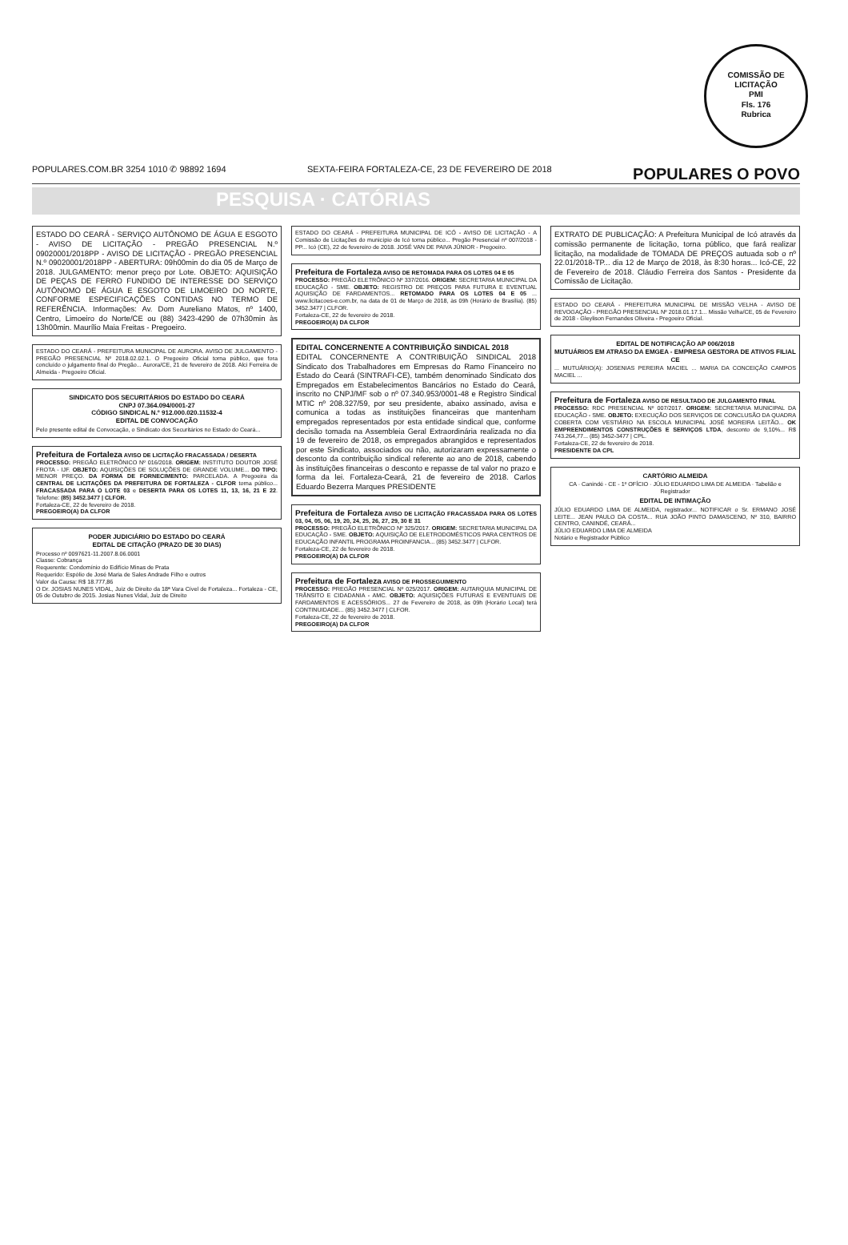COMISSÃO DE LICITAÇÃO
PMI
Fls. 176
Rubrica
POPULARES.COM.BR 3254 1010 ✆ 98892 1694 SEXTA-FEIRA FORTALEZA-CE, 23 DE FEVEREIRO DE 2018 POPULARES O POVO
PESQUISA · CATÓRIAS
ESTADO DO CEARÁ - SERVIÇO AUTÔNOMO DE ÁGUA E ESGOTO - AVISO DE LICITAÇÃO - PREGÃO PRESENCIAL N.º 09020001/2018PP - AVISO DE LICITAÇÃO - PREGÃO PRESENCIAL N.º 09020001/2018PP - ABERTURA: 09h00min do dia 05 de Março de 2018. JULGAMENTO: menor preço por Lote. OBJETO: AQUISIÇÃO DE PEÇAS DE FERRO FUNDIDO DE INTERESSE DO SERVIÇO AUTÔNOMO DE ÁGUA E ESGOTO DE LIMOEIRO DO NORTE, CONFORME ESPECIFICAÇÕES CONTIDAS NO TERMO DE REFERÊNCIA. Informações: Av. Dom Aureliano Matos, nº 1400, Centro, Limoeiro do Norte/CE ou (88) 3423-4290 de 07h30min às 13h00min. Maurílio Maia Freitas - Pregoeiro.
ESTADO DO CEARÁ - PREFEITURA MUNICIPAL DE AURORA. AVISO DE JULGAMENTO - PREGÃO PRESENCIAL Nº 2018.02.02.1. O Pregoeiro Oficial torna público, que fora concluído o julgamento final do Pregão... Aurora/CE, 21 de fevereiro de 2018. Alci Ferreira de Almeida - Pregoeiro Oficial.
SINDICATO DOS SECURITÁRIOS DO ESTADO DO CEARÁ
CNPJ 07.364.094/0001-27
CÓDIGO SINDICAL N.º 912.000.020.11532-4
EDITAL DE CONVOCAÇÃO
Pelo presente edital de Convocação, o Sindicato dos Securitários no Estado do Ceará...
Prefeitura de Fortaleza AVISO DE LICITAÇÃO FRACASSADA / DESERTA
PROCESSO: PREGÃO ELETRÔNICO Nº 016/2018. ORIGEM: INSTITUTO DOUTOR JOSÉ FROTA - IJF. OBJETO: AQUISIÇÕES DE SOLUÇÕES DE GRANDE VOLUME... DO TIPO: MENOR PREÇO. DA FORMA DE FORNECIMENTO: PARCELADA. A Pregoeira da CENTRAL DE LICITAÇÕES DA PREFEITURA DE FORTALEZA - CLFOR torna público... FRACASSADA PARA O LOTE 03 e DESERTA PARA OS LOTES 11, 13, 16, 21 E 22. Telefone: (85) 3452.3477 | CLFOR.
Fortaleza-CE, 22 de fevereiro de 2018.
PREGOEIRO(A) DA CLFOR
PODER JUDICIÁRIO DO ESTADO DO CEARÁ
EDITAL DE CITAÇÃO (PRAZO DE 30 DIAS)
Processo nº 0097621-11.2007.8.06.0001
Classe: Cobrança
Requerente: Condomínio do Edifício Minas de Prata
Requerido: Espólio de José Maria de Sales Andrade Filho e outros
Valor da Causa: R$ 18.777,86
O Dr. JOSIAS NUNES VIDAL, Juiz de Direito da 18ª Vara Cível de Fortaleza... Fortaleza - CE, 05 de Outubro de 2015. Josias Nunes Vidal, Juiz de Direito
ESTADO DO CEARÁ - PREFEITURA MUNICIPAL DE ICÓ - AVISO DE LICITAÇÃO - A Comissão de Licitações do município de Icó torna público... Pregão Presencial nº 007/2018 - PP... Icó (CE), 22 de fevereiro de 2018. JOSÉ VAN DE PAIVA JÚNIOR - Pregoeiro.
Prefeitura de Fortaleza AVISO DE RETOMADA PARA OS LOTES 04 E 05
PROCESSO: PREGÃO ELETRÔNICO Nº 337/2016. ORIGEM: SECRETARIA MUNICIPAL DA EDUCAÇÃO - SME. OBJETO: REGISTRO DE PREÇOS PARA FUTURA E EVENTUAL AQUISIÇÃO DE FARDAMENTOS... RETOMADO PARA OS LOTES 04 E 05 ... www.licitacoes-e.com.br, na data de 01 de Março de 2018, às 09h (Horário de Brasília). (85) 3452.3477 | CLFOR.
Fortaleza-CE, 22 de fevereiro de 2018.
PREGOEIRO(A) DA CLFOR
EDITAL CONCERNENTE A CONTRIBUIÇÃO SINDICAL 2018
EDITAL CONCERNENTE A CONTRIBUIÇÃO SINDICAL 2018 Sindicato dos Trabalhadores em Empresas do Ramo Financeiro no Estado do Ceará (SINTRAFI-CE), também denominado Sindicato dos Empregados em Estabelecimentos Bancários no Estado do Ceará, inscrito no CNPJ/MF sob o nº 07.340.953/0001-48 e Registro Sindical MTIC nº 208.327/59, por seu presidente, abaixo assinado, avisa e comunica a todas as instituições financeiras que mantenham empregados representados por esta entidade sindical que, conforme decisão tomada na Assembleia Geral Extraordinária realizada no dia 19 de fevereiro de 2018, os empregados abrangidos e representados por este Sindicato, associados ou não, autorizaram expressamente o desconto da contribuição sindical referente ao ano de 2018, cabendo às instituições financeiras o desconto e repasse de tal valor no prazo e forma da lei. Fortaleza-Ceará, 21 de fevereiro de 2018. Carlos Eduardo Bezerra Marques PRESIDENTE
Prefeitura de Fortaleza AVISO DE LICITAÇÃO FRACASSADA PARA OS LOTES 03, 04, 05, 06, 19, 20, 24, 25, 26, 27, 29, 30 E 31
PROCESSO: PREGÃO ELETRÔNICO Nº 325/2017. ORIGEM: SECRETARIA MUNICIPAL DA EDUCAÇÃO - SME. OBJETO: AQUISIÇÃO DE ELETRODOMÉSTICOS PARA CENTROS DE EDUCAÇÃO INFANTIL PROGRAMA PROINFANCIA... (85) 3452.3477 | CLFOR.
Fortaleza-CE, 22 de fevereiro de 2018.
PREGOEIRO(A) DA CLFOR
Prefeitura de Fortaleza AVISO DE PROSSEGUIMENTO
PROCESSO: PREGÃO PRESENCIAL Nº 025/2017. ORIGEM: AUTARQUIA MUNICIPAL DE TRÂNSITO E CIDADANIA - AMC. OBJETO: AQUISIÇÕES FUTURAS E EVENTUAIS DE FARDAMENTOS E ACESSÓRIOS... 27 de Fevereiro de 2018, às 09h (Horário Local) terá CONTINUIDADE... (85) 3452.3477 | CLFOR.
Fortaleza-CE, 22 de fevereiro de 2018.
PREGOEIRO(A) DA CLFOR
EXTRATO DE PUBLICAÇÃO: A Prefeitura Municipal de Icó através da comissão permanente de licitação, torna público, que fará realizar licitação, na modalidade de TOMADA DE PREÇOS autuada sob o nº 22.01/2018-TP... dia 12 de Março de 2018, às 8:30 horas... Icó-CE, 22 de Fevereiro de 2018. Cláudio Ferreira dos Santos - Presidente da Comissão de Licitação.
ESTADO DO CEARÁ - PREFEITURA MUNICIPAL DE MISSÃO VELHA - AVISO DE REVOGAÇÃO - PREGÃO PRESENCIAL Nº 2018.01.17.1... Missão Velha/CE, 05 de Fevereiro de 2018 - Gleylison Fernandes Oliveira - Pregoeiro Oficial.
EDITAL DE NOTIFICAÇÃO AP 006/2018
MUTUÁRIOS EM ATRASO DA EMGEA - EMPRESA GESTORA DE ATIVOS FILIAL CE
... MUTUÁRIO(A): JOSENIAS PEREIRA MACIEL ... MARIA DA CONCEIÇÃO CAMPOS MACIEL ...
Prefeitura de Fortaleza AVISO DE RESULTADO DE JULGAMENTO FINAL
PROCESSO: RDC PRESENCIAL Nº 007/2017. ORIGEM: SECRETARIA MUNICIPAL DA EDUCAÇÃO - SME. OBJETO: EXECUÇÃO DOS SERVIÇOS DE CONCLUSÃO DA QUADRA COBERTA COM VESTIÁRIO NA ESCOLA MUNICIPAL JOSÉ MOREIRA LEITÃO... OK EMPREENDIMENTOS CONSTRUÇÕES E SERVIÇOS LTDA, desconto de 9,10%... R$ 743.264,77... (85) 3452-3477 | CPL.
Fortaleza-CE, 22 de fevereiro de 2018.
PRESIDENTE DA CPL
CARTÓRIO ALMEIDA
CA · Canindé - CE - 1º OFÍCIO · JÚLIO EDUARDO LIMA DE ALMEIDA · Tabelião e Registrador
EDITAL DE INTIMAÇÃO
JÚLIO EDUARDO LIMA DE ALMEIDA, registrador... NOTIFICAR o Sr. ERMANO JOSÉ LEITE... JEAN PAULO DA COSTA... RUA JOÃO PINTO DAMASCENO, Nº 310, BAIRRO CENTRO, CANINDÉ, CEARÁ...
JÚLIO EDUARDO LIMA DE ALMEIDA
Notário e Registrador Público